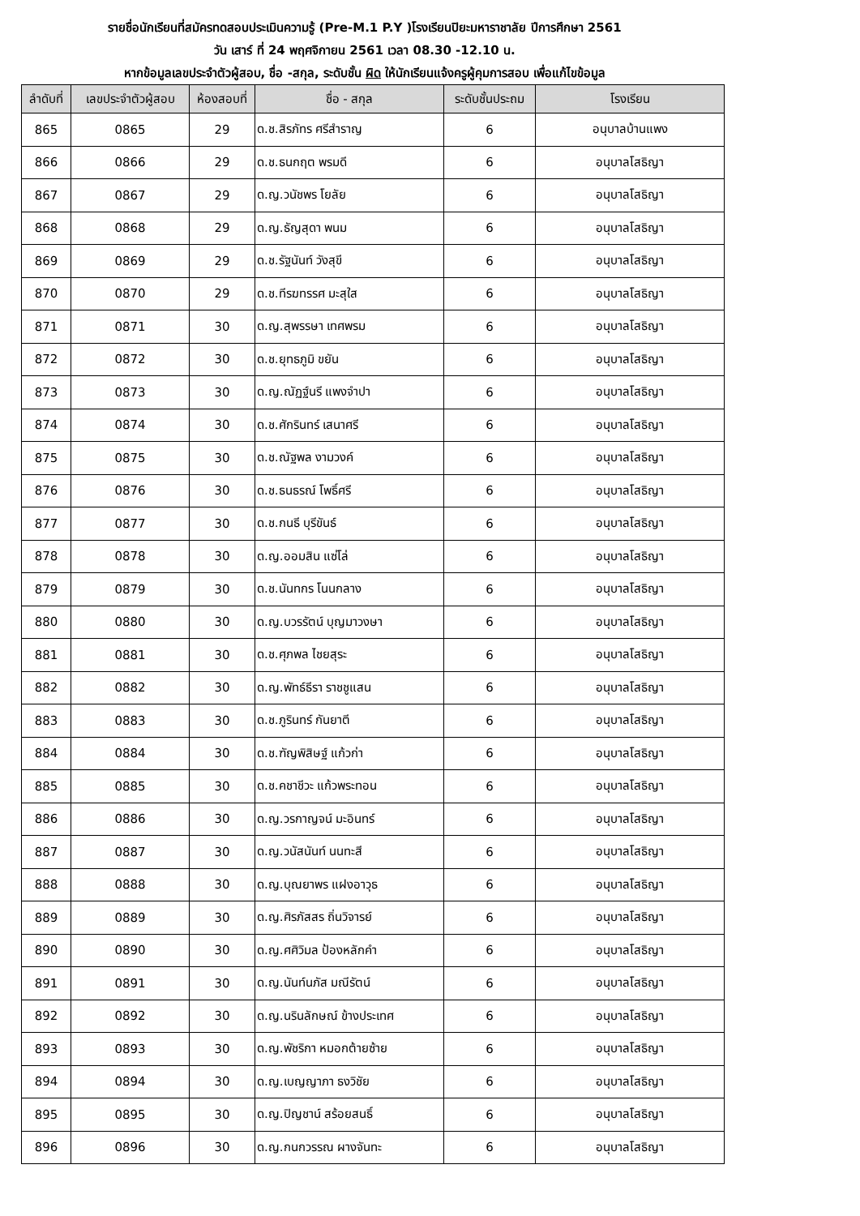รายชื่อนักเรียนที่สมัครทดสอบประเมินความรู้ (Pre-M.1 P.Y )โรงเรียนปิยะมหาราชาลัย ปีการศึกษา 2561
วัน เสาร์ ที่ 24 พฤศจิกายน 2561 เวลา 08.30 -12.10 น.
หากข้อมูลเลขประจำตัวผู้สอบ, ชื่อ -สกุล, ระดับชั้น ผิด ให้นักเรียนแจ้งครูผู้คุมการสอบ เพื่อแก้ไขข้อมูล
| ลำดับที่ | เลขประจำตัวผู้สอบ | ห้องสอบที่ | ชื่อ - สกุล | ระดับชั้นประถม | โรงเรียน |
| --- | --- | --- | --- | --- | --- |
| 865 | 0865 | 29 | ด.ช.สิรภัทร ศรีสำราญ | 6 | อนุบาลบ้านแพง |
| 866 | 0866 | 29 | ด.ช.ธนกฤต พรมดี | 6 | อนุบาลโสธิญา |
| 867 | 0867 | 29 | ด.ญ.วนัชพร โยลัย | 6 | อนุบาลโสธิญา |
| 868 | 0868 | 29 | ด.ญ.ธัญสุดา พนม | 6 | อนุบาลโสธิญา |
| 869 | 0869 | 29 | ด.ช.รัฐนันท์ วังสุขี | 6 | อนุบาลโสธิญา |
| 870 | 0870 | 29 | ด.ช.ทีรฆทรรศ มะสุใส | 6 | อนุบาลโสธิญา |
| 871 | 0871 | 30 | ด.ญ.สุพรรษา เทศพรม | 6 | อนุบาลโสธิญา |
| 872 | 0872 | 30 | ด.ช.ยุทธภูมิ ขยัน | 6 | อนุบาลโสธิญา |
| 873 | 0873 | 30 | ด.ญ.ณัฏฐ์นรี แพงจำปา | 6 | อนุบาลโสธิญา |
| 874 | 0874 | 30 | ด.ช.ศักรินทร์ เสนาศรี | 6 | อนุบาลโสธิญา |
| 875 | 0875 | 30 | ด.ช.ณัฐพล งามวงค์ | 6 | อนุบาลโสธิญา |
| 876 | 0876 | 30 | ด.ช.ธนธรณ์ โพธิ์ศรี | 6 | อนุบาลโสธิญา |
| 877 | 0877 | 30 | ด.ช.กนธี บุรีขันธ์ | 6 | อนุบาลโสธิญา |
| 878 | 0878 | 30 | ด.ญ.ออมสิน แซ่โล่ | 6 | อนุบาลโสธิญา |
| 879 | 0879 | 30 | ด.ช.นันทกร โนนกลาง | 6 | อนุบาลโสธิญา |
| 880 | 0880 | 30 | ด.ญ.บวรรัตน์ บุญมาวงษา | 6 | อนุบาลโสธิญา |
| 881 | 0881 | 30 | ด.ช.ศุภพล ไชยสุระ | 6 | อนุบาลโสธิญา |
| 882 | 0882 | 30 | ด.ญ.พัทธ์ธีรา ราชชูแสน | 6 | อนุบาลโสธิญา |
| 883 | 0883 | 30 | ด.ช.ภูรินทร์ กันยาตี | 6 | อนุบาลโสธิญา |
| 884 | 0884 | 30 | ด.ช.ฑัญพิสิษฐ์ แก้วก่า | 6 | อนุบาลโสธิญา |
| 885 | 0885 | 30 | ด.ช.คชาชีวะ แก้วพระทอน | 6 | อนุบาลโสธิญา |
| 886 | 0886 | 30 | ด.ญ.วรกาญจน์ มะอินทร์ | 6 | อนุบาลโสธิญา |
| 887 | 0887 | 30 | ด.ญ.วนัสนันท์ นนทะสี | 6 | อนุบาลโสธิญา |
| 888 | 0888 | 30 | ด.ญ.บุณยาพร แฝงอาวุธ | 6 | อนุบาลโสธิญา |
| 889 | 0889 | 30 | ด.ญ.ศิรภัสสร ถิ่นวิจารย์ | 6 | อนุบาลโสธิญา |
| 890 | 0890 | 30 | ด.ญ.ศศิวิมล ป้องหลักคำ | 6 | อนุบาลโสธิญา |
| 891 | 0891 | 30 | ด.ญ.นันท์นภัส มณีรัตน์ | 6 | อนุบาลโสธิญา |
| 892 | 0892 | 30 | ด.ญ.นรินลักษณ์ ข้างประเทศ | 6 | อนุบาลโสธิญา |
| 893 | 0893 | 30 | ด.ญ.พัชริกา หมอกต้ายซ้าย | 6 | อนุบาลโสธิญา |
| 894 | 0894 | 30 | ด.ญ.เบญญาภา ธงวิชัย | 6 | อนุบาลโสธิญา |
| 895 | 0895 | 30 | ด.ญ.ปิญชาน์ สร้อยสนธิ์ | 6 | อนุบาลโสธิญา |
| 896 | 0896 | 30 | ด.ญ.กนกวรรณ ผางจันทะ | 6 | อนุบาลโสธิญา |